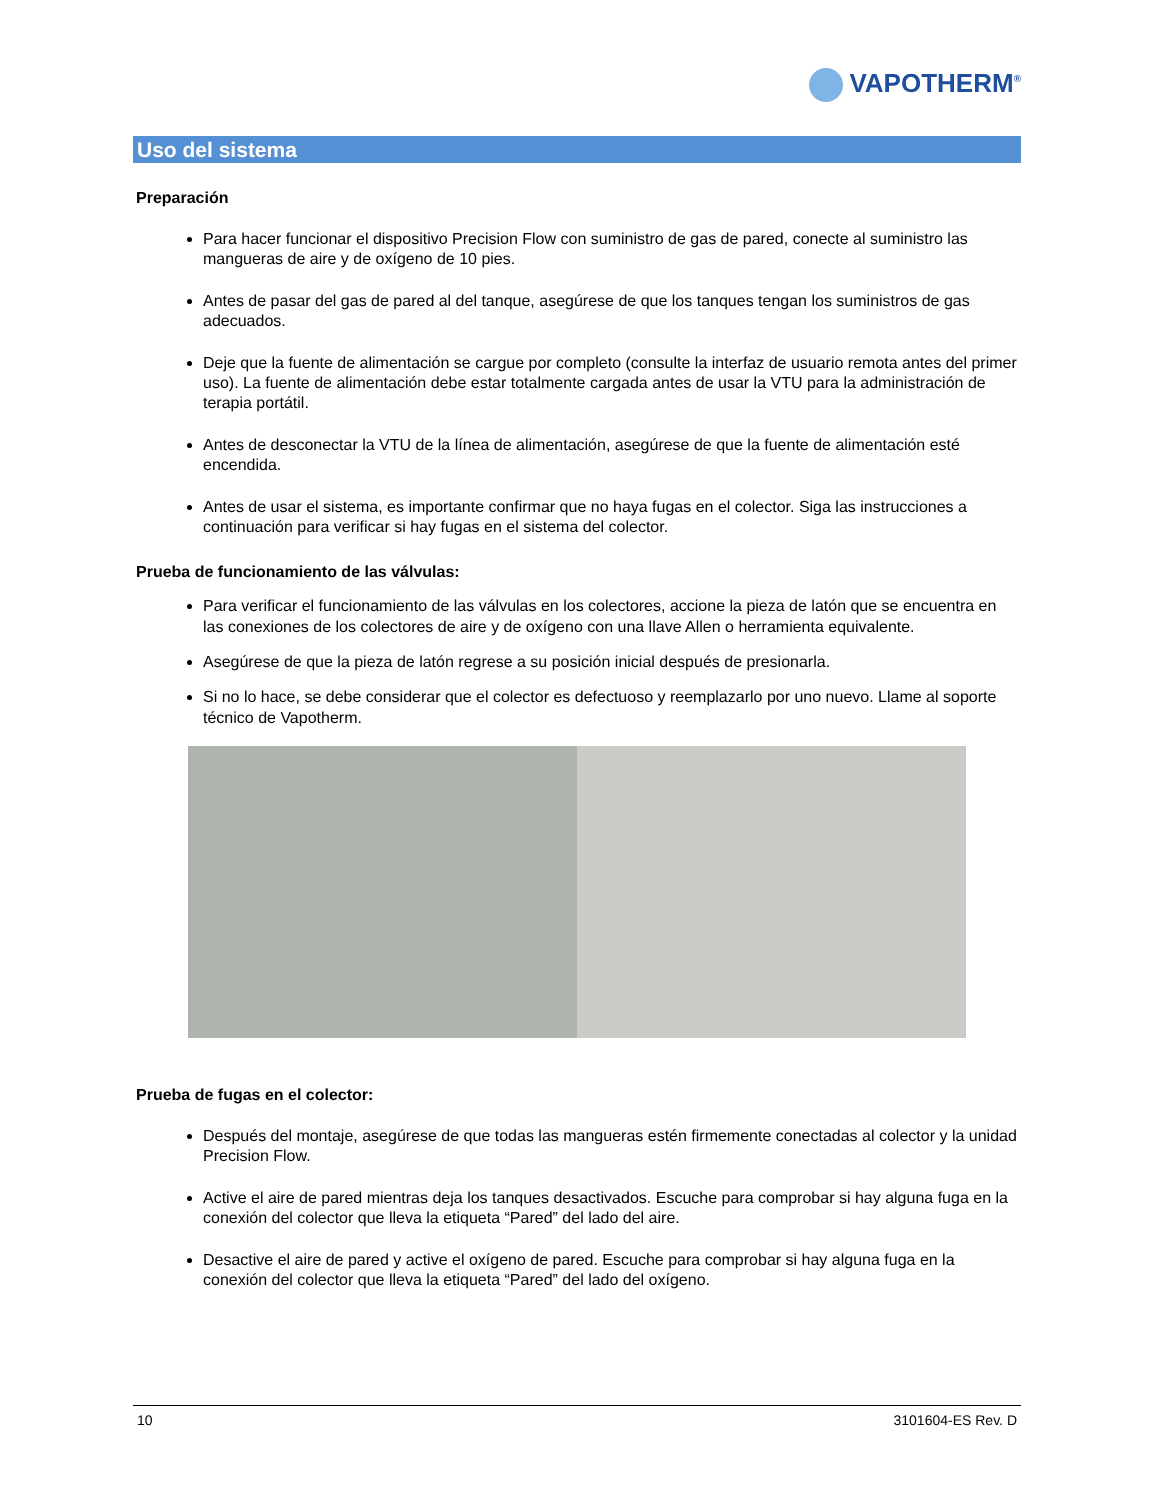VAPOTHERM<sup>®</sup>
Uso del sistema
Preparación
Para hacer funcionar el dispositivo Precision Flow con suministro de gas de pared, conecte al suministro las mangueras de aire y de oxígeno de 10 pies.
Antes de pasar del gas de pared al del tanque, asegúrese de que los tanques tengan los suministros de gas adecuados.
Deje que la fuente de alimentación se cargue por completo (consulte la interfaz de usuario remota antes del primer uso). La fuente de alimentación debe estar totalmente cargada antes de usar la VTU para la administración de terapia portátil.
Antes de desconectar la VTU de la línea de alimentación, asegúrese de que la fuente de alimentación esté encendida.
Antes de usar el sistema, es importante confirmar que no haya fugas en el colector. Siga las instrucciones a continuación para verificar si hay fugas en el sistema del colector.
Prueba de funcionamiento de las válvulas:
Para verificar el funcionamiento de las válvulas en los colectores, accione la pieza de latón que se encuentra en las conexiones de los colectores de aire y de oxígeno con una llave Allen o herramienta equivalente.
Asegúrese de que la pieza de latón regrese a su posición inicial después de presionarla.
Si no lo hace, se debe considerar que el colector es defectuoso y reemplazarlo por uno nuevo. Llame al soporte técnico de Vapotherm.
Prueba de fugas en el colector:
Después del montaje, asegúrese de que todas las mangueras estén firmemente conectadas al colector y la unidad Precision Flow.
Active el aire de pared mientras deja los tanques desactivados. Escuche para comprobar si hay alguna fuga en la conexión del colector que lleva la etiqueta “Pared” del lado del aire.
Desactive el aire de pared y active el oxígeno de pared. Escuche para comprobar si hay alguna fuga en la conexión del colector que lleva la etiqueta “Pared” del lado del oxígeno.
10 3101604-ES Rev. D